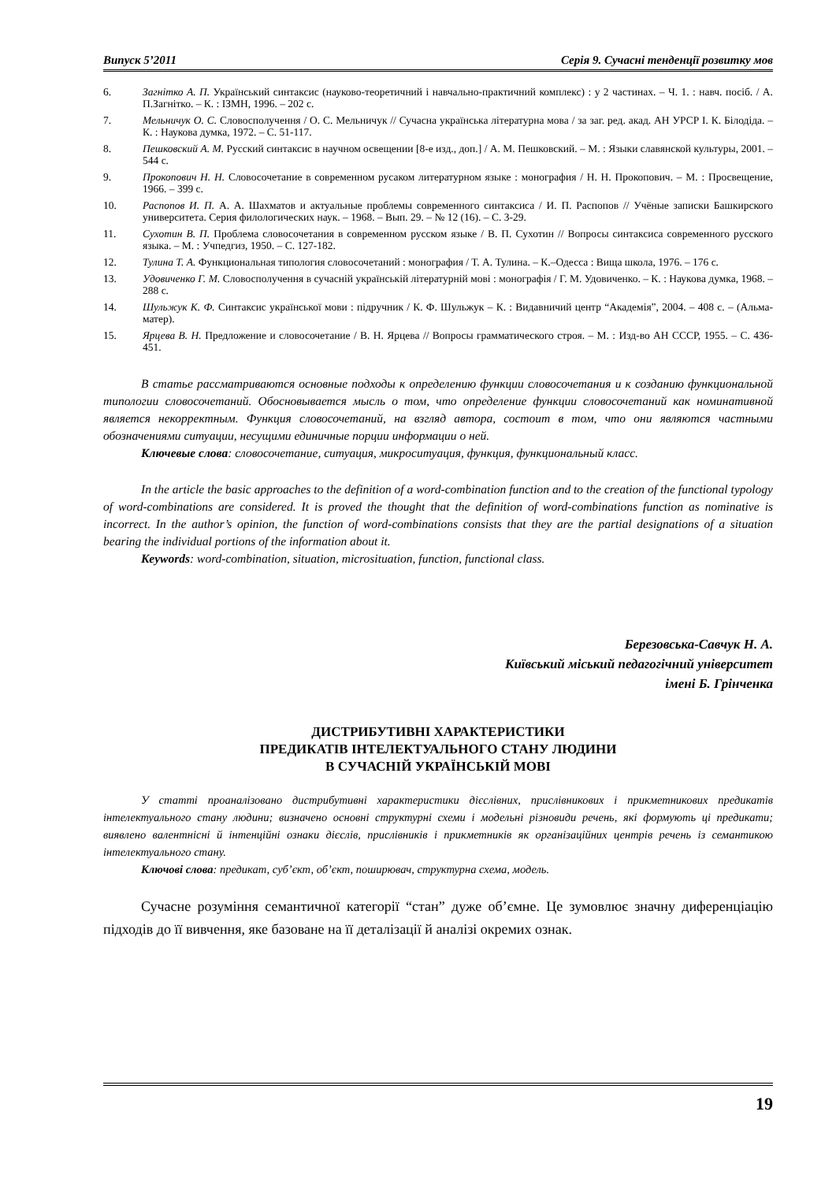Випуск 5’2011 Серія 9. Сучасні тенденції розвитку мов
6. Загнітко А. П. Український синтаксис (науково-теоретичний і навчально-практичний комплекс) : у 2 частинах. – Ч. 1. : навч. посіб. / А. П.Загнітко. – К. : ІЗМН, 1996. – 202 с.
7. Мельничук О. С. Словосполучення / О. С. Мельничук // Сучасна українська літературна мова / за заг. ред. акад. АН УРСР І. К. Білодіда. – К. : Наукова думка, 1972. – С. 51-117.
8. Пешковский А. М. Русский синтаксис в научном освещении [8-е изд., доп.] / А. М. Пешковский. – М. : Языки славянской культуры, 2001. – 544 с.
9. Прокопович Н. Н. Словосочетание в современном русаком литературном языке : монография / Н. Н. Прокопович. – М. : Просвещение, 1966. – 399 с.
10. Распопов И. П. А. А. Шахматов и актуальные проблемы современного синтаксиса / И. П. Распопов // Учёные записки Башкирского университета. Серия филологических наук. – 1968. – Вып. 29. – № 12 (16). – С. 3-29.
11. Сухотин В. П. Проблема словосочетания в современном русском языке / В. П. Сухотин // Вопросы синтаксиса современного русского языка. – М. : Учпедгиз, 1950. – С. 127-182.
12. Тулина Т. А. Функциональная типология словосочетаний : монография / Т. А. Тулина. – К.–Одесса : Вища школа, 1976. – 176 с.
13. Удовиченко Г. М. Словосполучення в сучасній українській літературній мові : монографія / Г. М. Удовиченко. – К. : Наукова думка, 1968. – 288 с.
14. Шульжук К. Ф. Синтаксис української мови : підручник / К. Ф. Шульжук – К. : Видавничий центр “Академія”, 2004. – 408 с. – (Альма-матер).
15. Ярцева В. Н. Предложение и словосочетание / В. Н. Ярцева // Вопросы грамматического строя. – М. : Изд-во АН СССР, 1955. – С. 436-451.
В статье рассматриваются основные подходы к определению функции словосочетания и к созданию функциональной типологии словосочетаний. Обосновывается мысль о том, что определение функции словосочетаний как номинативной является некорректным. Функция словосочетаний, на взгляд автора, состоит в том, что они являются частными обозначениями ситуации, несущими единичные порции информации о ней.
Ключевые слова: словосочетание, ситуация, микроситуация, функция, функциональный класс.
In the article the basic approaches to the definition of a word-combination function and to the creation of the functional typology of word-combinations are considered. It is proved the thought that the definition of word-combinations function as nominative is incorrect. In the author’s opinion, the function of word-combinations consists that they are the partial designations of a situation bearing the individual portions of the information about it.
Keywords: word-combination, situation, microsituation, function, functional class.
Березовська-Савчук Н. А.
Київський міський педагогічний університет
імені Б. Грінченка
ДИСТРИБУТИВНІ ХАРАКТЕРИСТИКИ
ПРЕДИКАТІВ ІНТЕЛЕКТУАЛЬНОГО СТАНУ ЛЮДИНИ
В СУЧАСНІЙ УКРАЇНСЬКІЙ МОВІ
У статті проаналізовано дистрибутивні характеристики дієслівних, прислівникових і прикметникових предикатів інтелектуального стану людини; визначено основні структурні схеми і модельні різновиди речень, які формують ці предикати; виявлено валентнісні й інтенційні ознаки дієслів, прислівників і прикметників як організаційних центрів речень із семантикою інтелектуального стану.
Ключові слова: предикат, суб’єкт, об’єкт, поширювач, структурна схема, модель.
Сучасне розуміння семантичної категорії “стан” дуже об’ємне. Це зумовлює значну диференціацію підходів до її вивчення, яке базоване на її деталізації й аналізі окремих ознак.
19